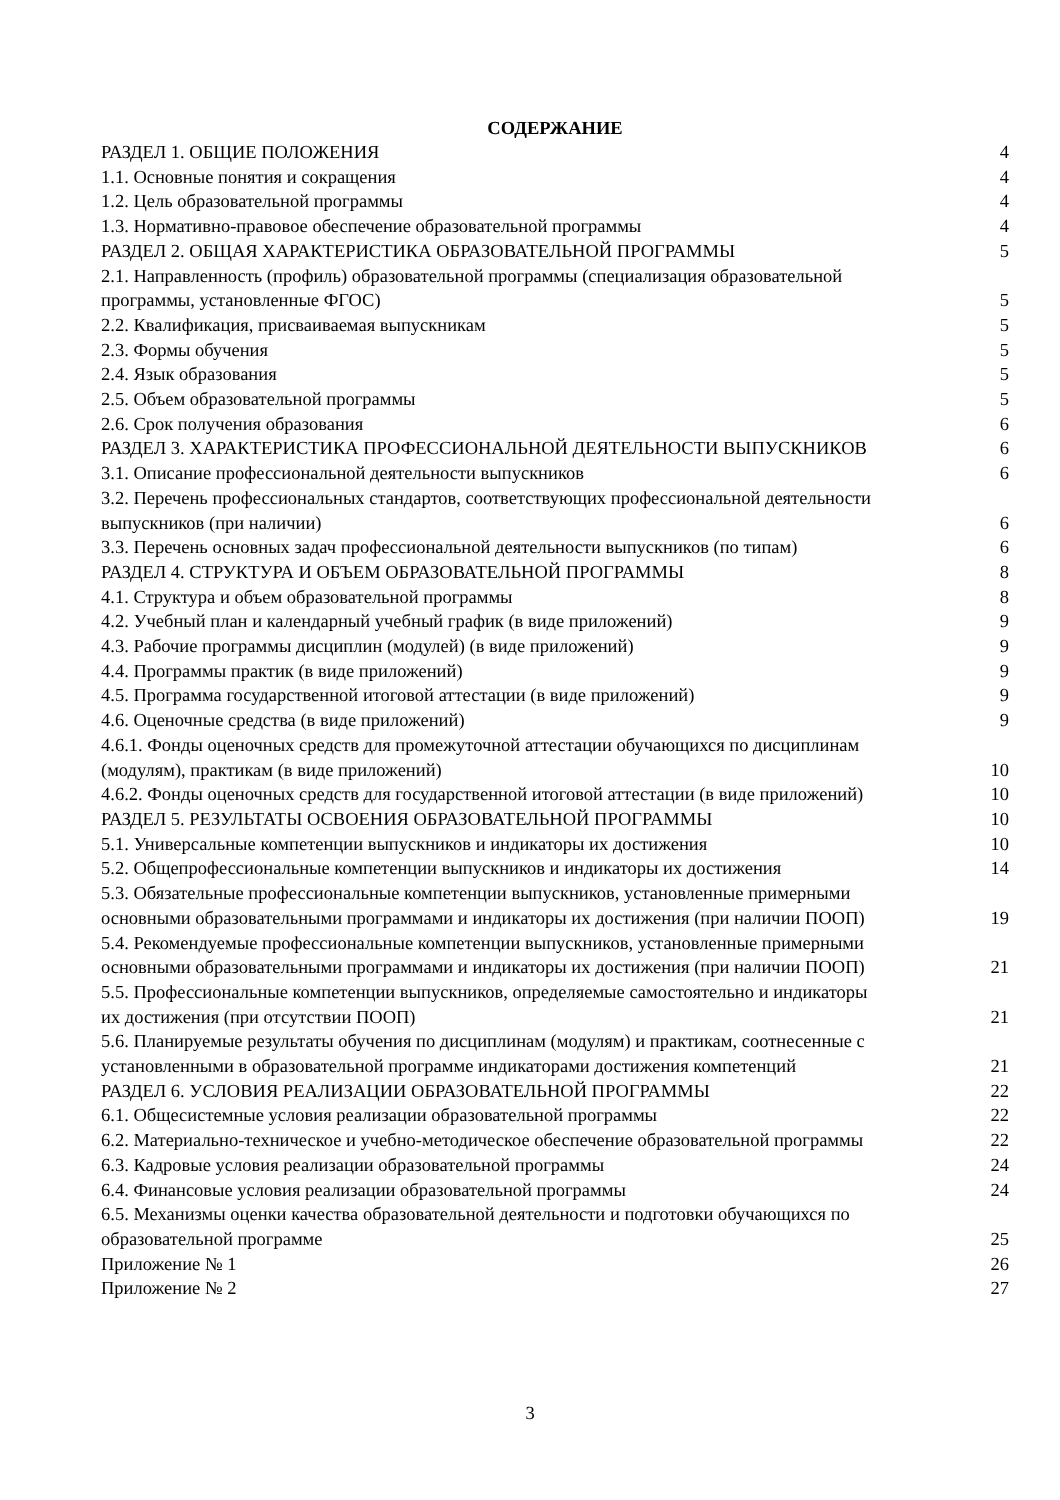СОДЕРЖАНИЕ
РАЗДЕЛ 1. ОБЩИЕ ПОЛОЖЕНИЯ 4
1.1. Основные понятия и сокращения 4
1.2. Цель образовательной программы 4
1.3. Нормативно-правовое обеспечение образовательной программы 4
РАЗДЕЛ 2. ОБЩАЯ ХАРАКТЕРИСТИКА ОБРАЗОВАТЕЛЬНОЙ ПРОГРАММЫ 5
2.1. Направленность (профиль) образовательной программы (специализация образовательной
программы, установленные ФГОС) 5
2.2. Квалификация, присваиваемая выпускникам 5
2.3. Формы обучения 5
2.4. Язык образования 5
2.5. Объем образовательной программы 5
2.6. Срок получения образования 6
РАЗДЕЛ 3. ХАРАКТЕРИСТИКА ПРОФЕССИОНАЛЬНОЙ ДЕЯТЕЛЬНОСТИ ВЫПУСКНИКОВ 6
3.1. Описание профессиональной деятельности выпускников 6
3.2. Перечень профессиональных стандартов, соответствующих профессиональной деятельности
выпускников (при наличии) 6
3.3. Перечень основных задач профессиональной деятельности выпускников (по типам) 6
РАЗДЕЛ 4. СТРУКТУРА И ОБЪЕМ ОБРАЗОВАТЕЛЬНОЙ ПРОГРАММЫ 8
4.1. Структура и объем образовательной программы 8
4.2. Учебный план и календарный учебный график (в виде приложений) 9
4.3. Рабочие программы дисциплин (модулей) (в виде приложений) 9
4.4. Программы практик (в виде приложений) 9
4.5. Программа государственной итоговой аттестации (в виде приложений) 9
4.6. Оценочные средства (в виде приложений) 9
4.6.1. Фонды оценочных средств для промежуточной аттестации обучающихся по дисциплинам
(модулям), практикам (в виде приложений) 10
4.6.2. Фонды оценочных средств для государственной итоговой аттестации (в виде приложений) 10
РАЗДЕЛ 5. РЕЗУЛЬТАТЫ ОСВОЕНИЯ ОБРАЗОВАТЕЛЬНОЙ ПРОГРАММЫ 10
5.1. Универсальные компетенции выпускников и индикаторы их достижения 10
5.2. Общепрофессиональные компетенции выпускников и индикаторы их достижения 14
5.3. Обязательные профессиональные компетенции выпускников, установленные примерными
основными образовательными программами и индикаторы их достижения (при наличии ПООП) 19
5.4. Рекомендуемые профессиональные компетенции выпускников, установленные примерными
основными образовательными программами и индикаторы их достижения (при наличии ПООП) 21
5.5. Профессиональные компетенции выпускников, определяемые самостоятельно и индикаторы
их достижения (при отсутствии ПООП) 21
5.6. Планируемые результаты обучения по дисциплинам (модулям) и практикам, соотнесенные с
установленными в образовательной программе индикаторами достижения компетенций 21
РАЗДЕЛ 6. УСЛОВИЯ РЕАЛИЗАЦИИ ОБРАЗОВАТЕЛЬНОЙ ПРОГРАММЫ 22
6.1. Общесистемные условия реализации образовательной программы 22
6.2. Материально-техническое и учебно-методическое обеспечение образовательной программы 22
6.3. Кадровые условия реализации образовательной программы 24
6.4. Финансовые условия реализации образовательной программы 24
6.5. Механизмы оценки качества образовательной деятельности и подготовки обучающихся по
образовательной программе 25
Приложение № 1 26
Приложение № 2 27
3